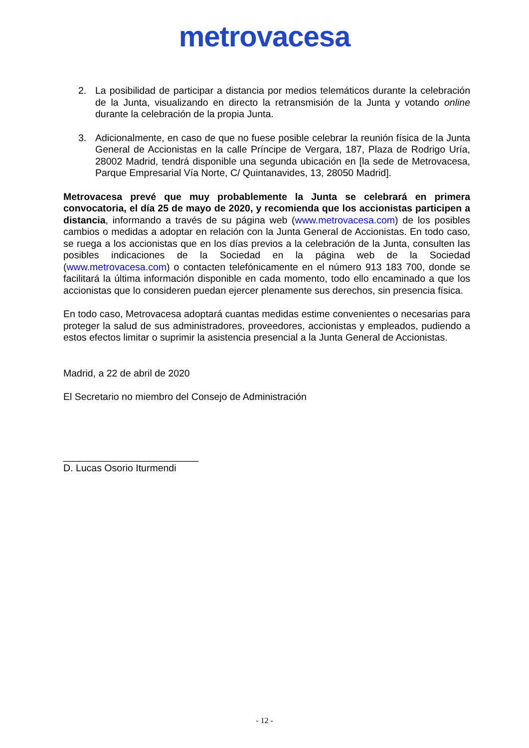metrovacesa
2. La posibilidad de participar a distancia por medios telemáticos durante la celebración de la Junta, visualizando en directo la retransmisión de la Junta y votando online durante la celebración de la propia Junta.
3. Adicionalmente, en caso de que no fuese posible celebrar la reunión física de la Junta General de Accionistas en la calle Príncipe de Vergara, 187, Plaza de Rodrigo Uría, 28002 Madrid, tendrá disponible una segunda ubicación en [la sede de Metrovacesa, Parque Empresarial Vía Norte, C/ Quintanavides, 13, 28050 Madrid].
Metrovacesa prevé que muy probablemente la Junta se celebrará en primera convocatoria, el día 25 de mayo de 2020, y recomienda que los accionistas participen a distancia, informando a través de su página web (www.metrovacesa.com) de los posibles cambios o medidas a adoptar en relación con la Junta General de Accionistas. En todo caso, se ruega a los accionistas que en los días previos a la celebración de la Junta, consulten las posibles indicaciones de la Sociedad en la página web de la Sociedad (www.metrovacesa.com) o contacten telefónicamente en el número 913 183 700, donde se facilitará la última información disponible en cada momento, todo ello encaminado a que los accionistas que lo consideren puedan ejercer plenamente sus derechos, sin presencia física.
En todo caso, Metrovacesa adoptará cuantas medidas estime convenientes o necesarias para proteger la salud de sus administradores, proveedores, accionistas y empleados, pudiendo a estos efectos limitar o suprimir la asistencia presencial a la Junta General de Accionistas.
Madrid, a 22 de abril de 2020
El Secretario no miembro del Consejo de Administración
_________________________
D. Lucas Osorio Iturmendi
- 12 -